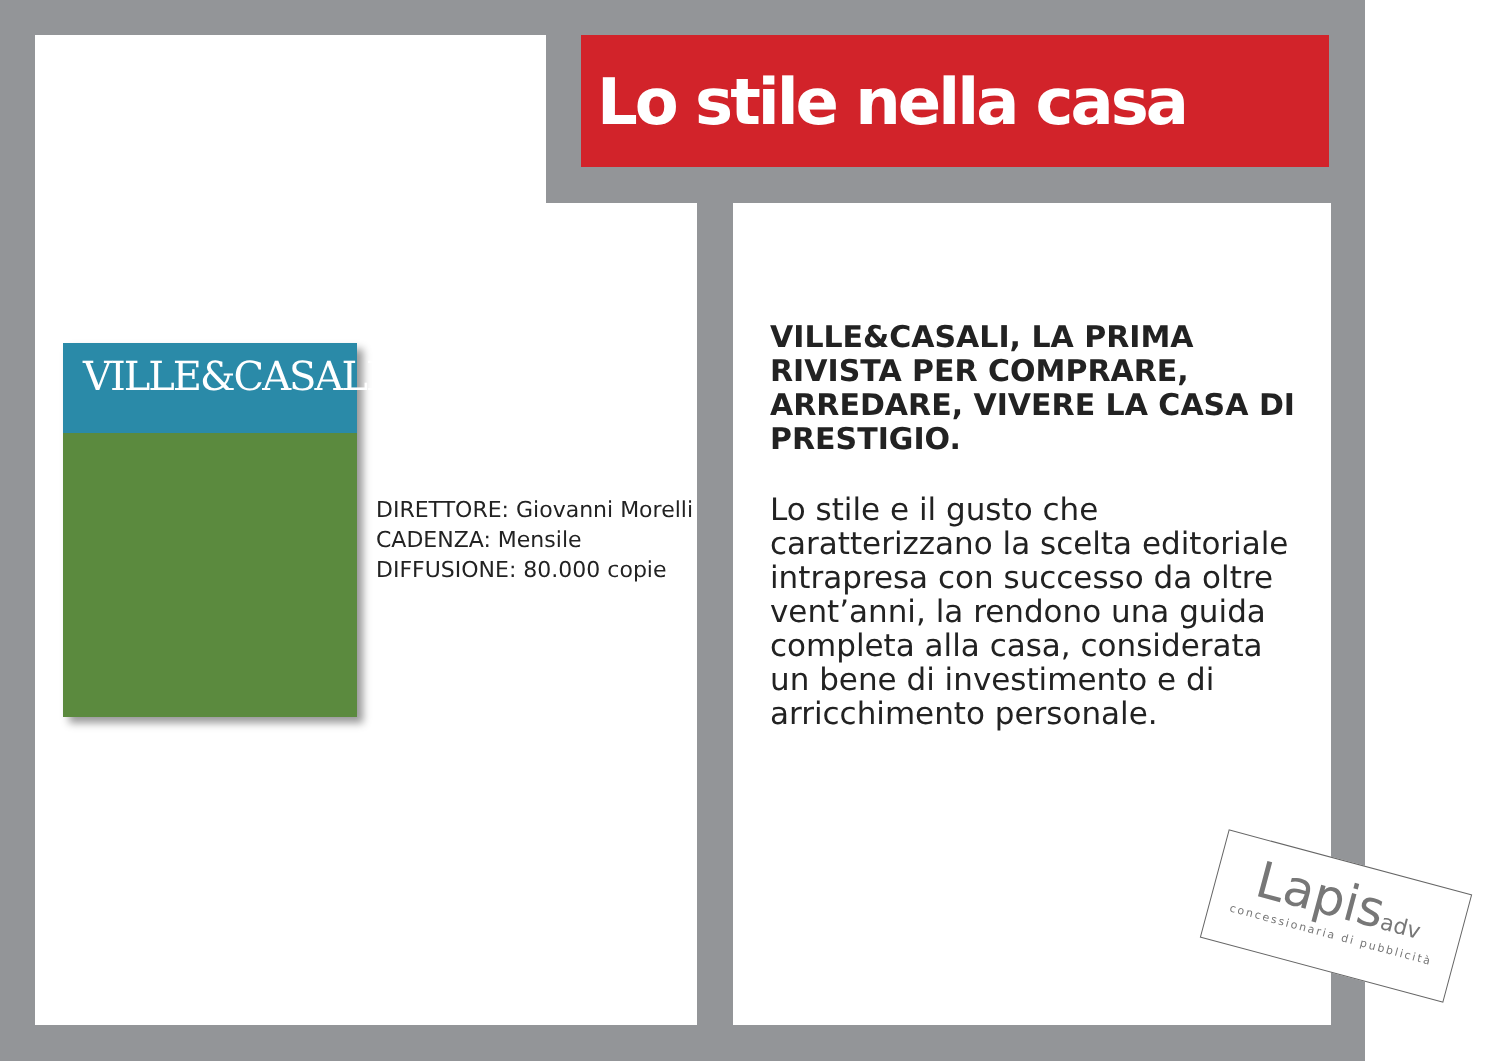Lo stile nella casa
VILLE&CASALI
DIRETTORE: Giovanni Morelli
CADENZA: Mensile
DIFFUSIONE: 80.000 copie
VILLE&CASALI, LA PRIMA RIVISTA PER COMPRARE, ARREDARE, VIVERE LA CASA DI PRESTIGIO.
Lo stile e il gusto che caratterizzano la scelta editoriale intrapresa con successo da oltre vent’anni, la rendono una guida completa alla casa, considerata un bene di investimento e di arricchimento personale.
Lapisadv
concessionaria di pubblicità